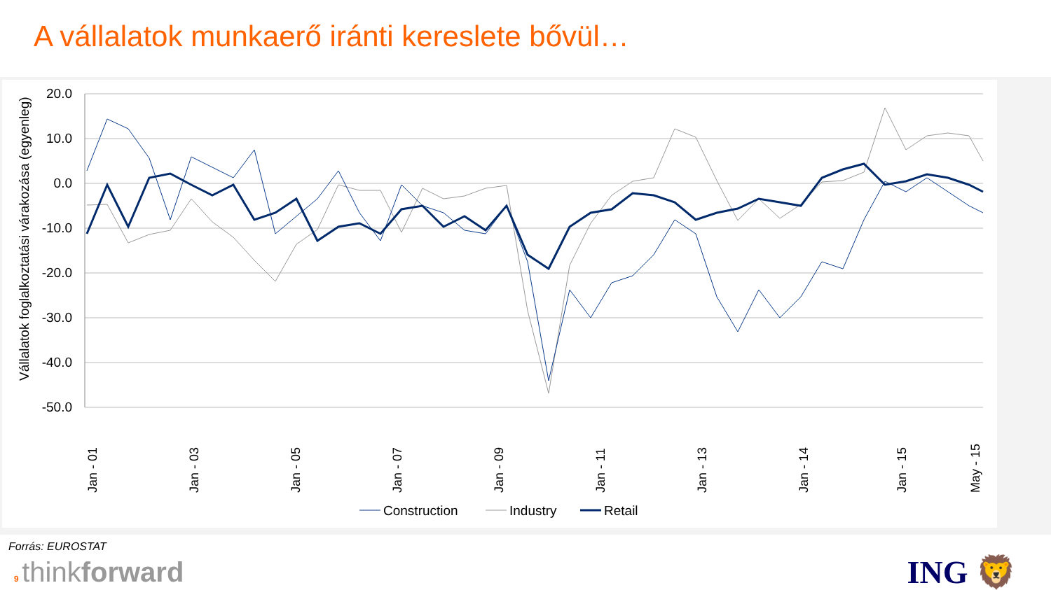A vállalatok munkaerő iránti kereslete bővül…
Vállalatok foglalkoztatási várakozása (egyenleg)
20.0
10.0
0.0
-10.0
-20.0
-30.0
-40.0
-50.0
Jan - 01
Jan - 03
Jan - 05
Jan - 07
Jan - 09
Jan - 11
Jan - 13
Jan - 14
Jan - 15
May - 15
Construction
Industry
Retail
Forrás: EUROSTAT
9 thinkforward
ING 🦁